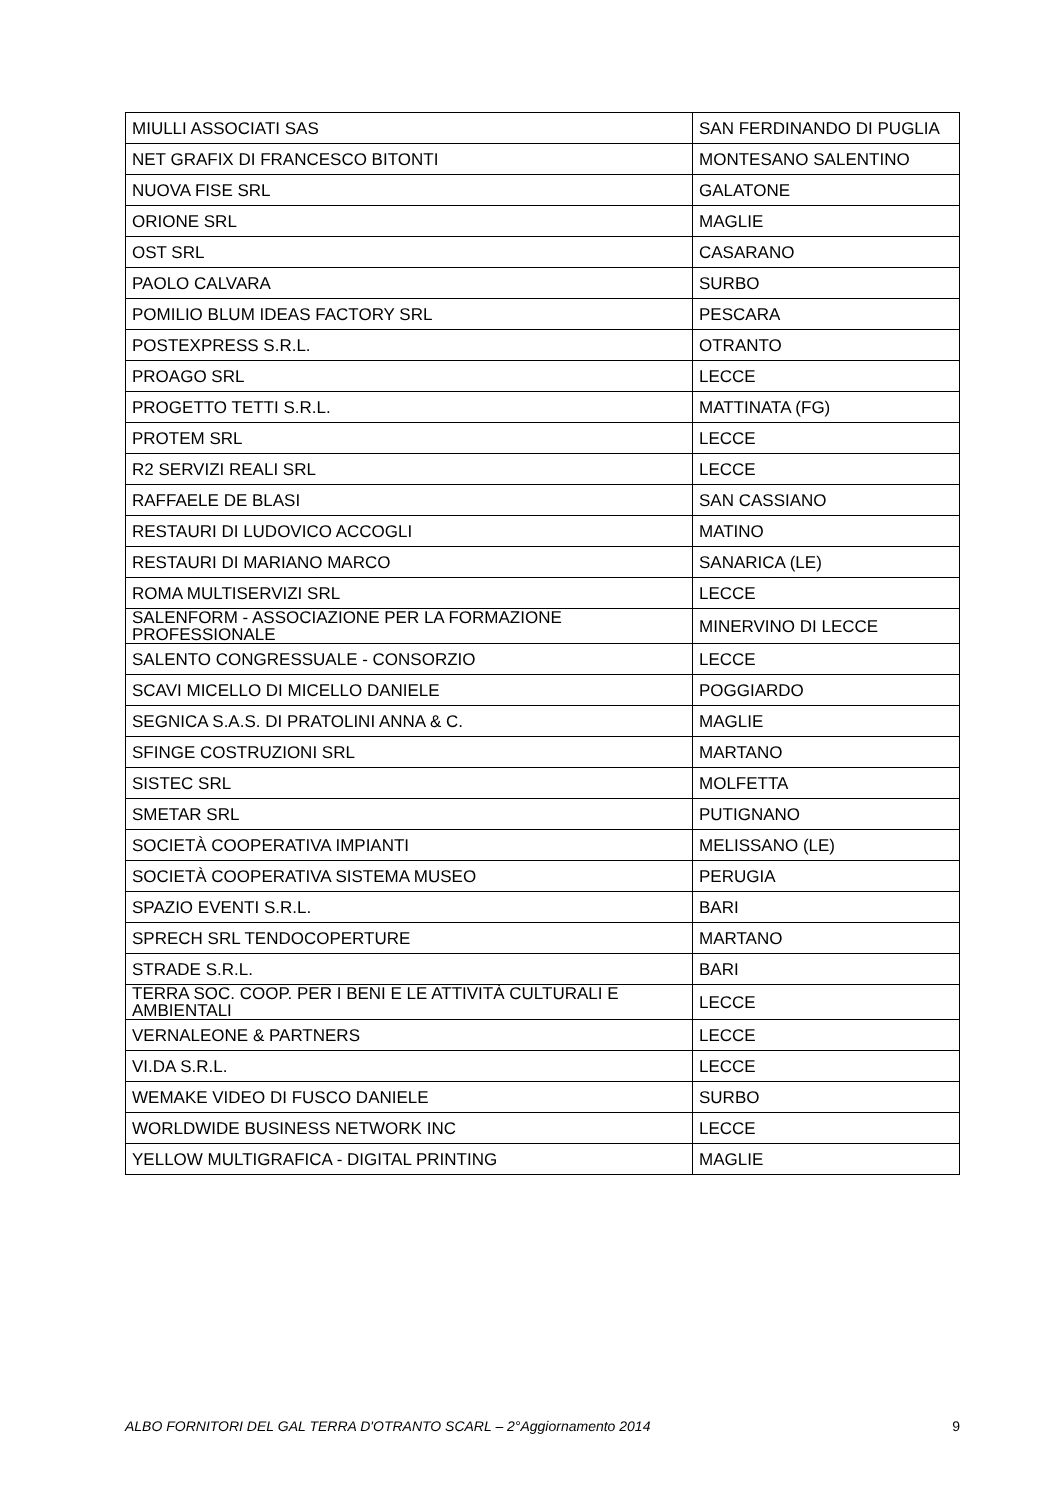| MIULLI ASSOCIATI SAS | SAN FERDINANDO DI PUGLIA |
| NET GRAFIX DI FRANCESCO BITONTI | MONTESANO SALENTINO |
| NUOVA FISE SRL | GALATONE |
| ORIONE SRL | MAGLIE |
| OST SRL | CASARANO |
| PAOLO CALVARA | SURBO |
| POMILIO BLUM IDEAS FACTORY SRL | PESCARA |
| POSTEXPRESS S.R.L. | OTRANTO |
| PROAGO SRL | LECCE |
| PROGETTO TETTI S.R.L. | MATTINATA (FG) |
| PROTEM SRL | LECCE |
| R2 SERVIZI REALI SRL | LECCE |
| RAFFAELE DE BLASI | SAN CASSIANO |
| RESTAURI DI LUDOVICO ACCOGLI | MATINO |
| RESTAURI DI MARIANO MARCO | SANARICA (LE) |
| ROMA MULTISERVIZI SRL | LECCE |
| SALENFORM - ASSOCIAZIONE PER LA FORMAZIONE PROFESSIONALE | MINERVINO DI LECCE |
| SALENTO CONGRESSUALE - CONSORZIO | LECCE |
| SCAVI MICELLO DI MICELLO DANIELE | POGGIARDO |
| SEGNICA S.A.S. DI PRATOLINI ANNA & C. | MAGLIE |
| SFINGE COSTRUZIONI SRL | MARTANO |
| SISTEC SRL | MOLFETTA |
| SMETAR SRL | PUTIGNANO |
| SOCIETÀ COOPERATIVA IMPIANTI | MELISSANO (LE) |
| SOCIETÀ COOPERATIVA SISTEMA MUSEO | PERUGIA |
| SPAZIO EVENTI S.R.L. | BARI |
| SPRECH SRL TENDOCOPERTURE | MARTANO |
| STRADE S.R.L. | BARI |
| TERRA SOC. COOP. PER I BENI E LE ATTIVITÀ CULTURALI E AMBIENTALI | LECCE |
| VERNALEONE & PARTNERS | LECCE |
| VI.DA S.R.L. | LECCE |
| WEMAKE VIDEO DI FUSCO DANIELE | SURBO |
| WORLDWIDE BUSINESS NETWORK INC | LECCE |
| YELLOW MULTIGRAFICA - DIGITAL PRINTING | MAGLIE |
ALBO FORNITORI DEL GAL TERRA D'OTRANTO SCARL – 2°Aggiornamento 2014 9